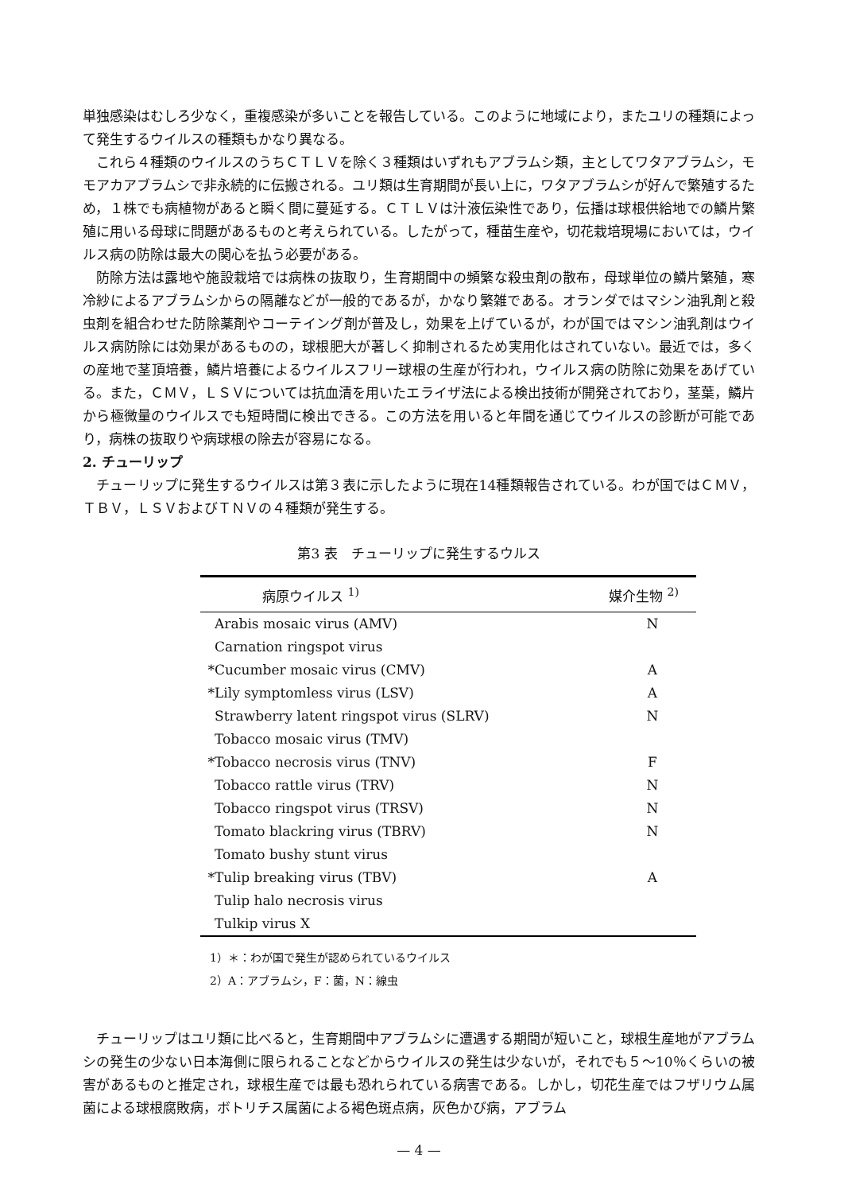単独感染はむしろ少なく，重複感染が多いことを報告している。このように地域により，またユリの種類によって発生するウイルスの種類もかなり異なる。
これら４種類のウイルスのうちＣＴＬＶを除く３種類はいずれもアブラムシ類，主としてワタアブラムシ，モモアカアブラムシで非永続的に伝搬される。ユリ類は生育期間が長い上に，ワタアブラムシが好んで繁殖するため，１株でも病植物があると瞬く間に蔓延する。ＣＴＬＶは汁液伝染性であり，伝播は球根供給地での鱗片繁殖に用いる母球に問題があるものと考えられている。したがって，種苗生産や，切花栽培現場においては，ウイルス病の防除は最大の関心を払う必要がある。
防除方法は露地や施設栽培では病株の抜取り，生育期間中の頻繁な殺虫剤の散布，母球単位の鱗片繁殖，寒冷紗によるアブラムシからの隔離などが一般的であるが，かなり繁雑である。オランダではマシン油乳剤と殺虫剤を組合わせた防除薬剤やコーテイング剤が普及し，効果を上げているが，わが国ではマシン油乳剤はウイルス病防除には効果があるものの，球根肥大が著しく抑制されるため実用化はされていない。最近では，多くの産地で茎頂培養，鱗片培養によるウイルスフリー球根の生産が行われ，ウイルス病の防除に効果をあげている。また，ＣＭＶ，ＬＳＶについては抗血清を用いたエライザ法による検出技術が開発されており，茎葉，鱗片から極微量のウイルスでも短時間に検出できる。この方法を用いると年間を通じてウイルスの診断が可能であり，病株の抜取りや病球根の除去が容易になる。
2. チューリップ
チューリップに発生するウイルスは第３表に示したように現在14種類報告されている。わが国ではＣＭＶ，ＴＢＶ，ＬＳＶおよびＴＮＶの４種類が発生する。
第3 表　チューリップに発生するウルス
| | 病原ウイルス <sup>1)</sup> | 媒介生物 <sup>2)</sup> |
| --- | --- | --- |
| | Arabis mosaic virus (AMV) | N |
| | Carnation ringspot virus | |
| * | Cucumber mosaic virus (CMV) | A |
| * | Lily symptomless virus (LSV) | A |
| | Strawberry latent ringspot virus (SLRV) | N |
| | Tobacco mosaic virus (TMV) | |
| * | Tobacco necrosis virus (TNV) | F |
| | Tobacco rattle virus (TRV) | N |
| | Tobacco ringspot virus (TRSV) | N |
| | Tomato blackring virus (TBRV) | N |
| | Tomato bushy stunt virus | |
| * | Tulip breaking virus (TBV) | A |
| | Tulip halo necrosis virus | |
| | Tulkip virus X | |
1）＊：わが国で発生が認められているウイルス
2）A：アブラムシ，F：菌，N：線虫
チューリップはユリ類に比べると，生育期間中アブラムシに遭遇する期間が短いこと，球根生産地がアブラムシの発生の少ない日本海側に限られることなどからウイルスの発生は少ないが，それでも５～10％くらいの被害があるものと推定され，球根生産では最も恐れられている病害である。しかし，切花生産ではフザリウム属菌による球根腐敗病，ボトリチス属菌による褐色斑点病，灰色かび病，アブラム
— 4 —